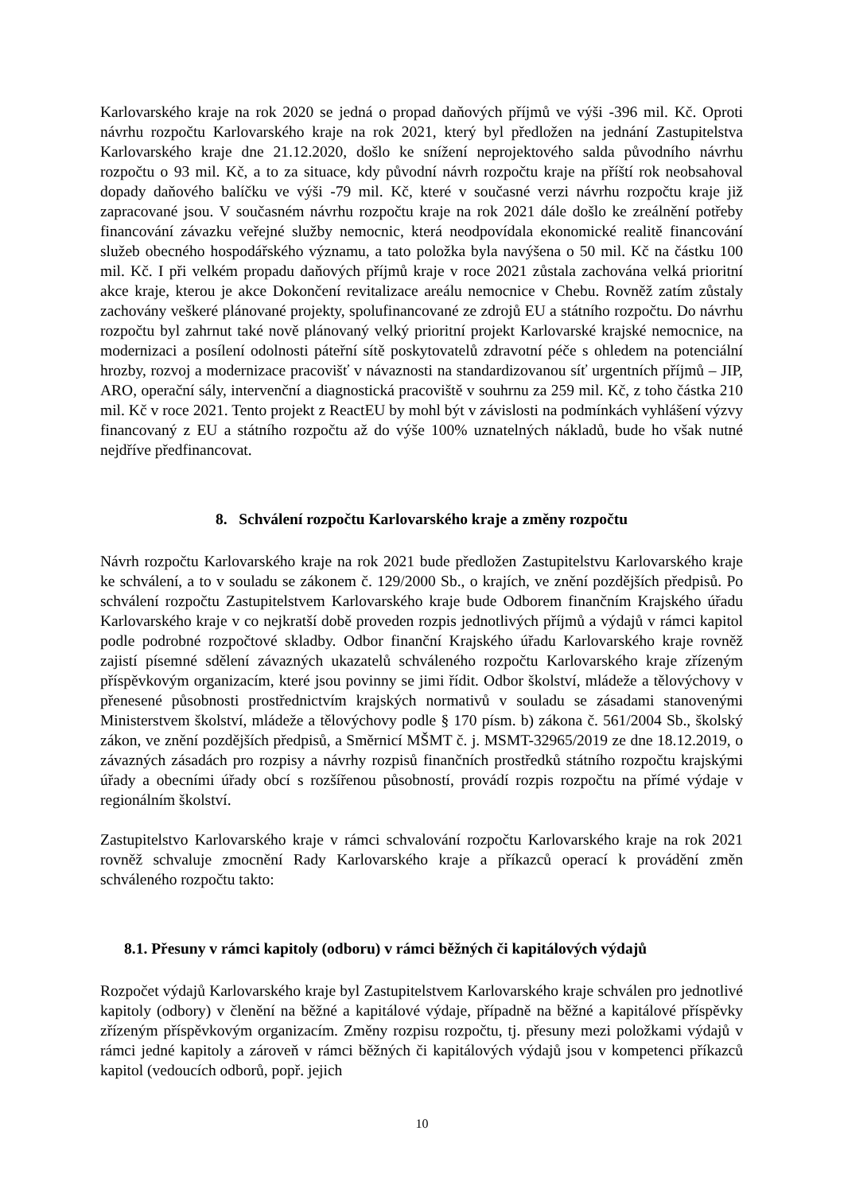Karlovarského kraje na rok 2020 se jedná o propad daňových příjmů ve výši -396 mil. Kč. Oproti návrhu rozpočtu Karlovarského kraje na rok 2021, který byl předložen na jednání Zastupitelstva Karlovarského kraje dne 21.12.2020, došlo ke snížení neprojektového salda původního návrhu rozpočtu o 93 mil. Kč, a to za situace, kdy původní návrh rozpočtu kraje na příští rok neobsahoval dopady daňového balíčku ve výši -79 mil. Kč, které v současné verzi návrhu rozpočtu kraje již zapracované jsou. V současném návrhu rozpočtu kraje na rok 2021 dále došlo ke zreálnění potřeby financování závazku veřejné služby nemocnic, která neodpovídala ekonomické realitě financování služeb obecného hospodářského významu, a tato položka byla navýšena o 50 mil. Kč na částku 100 mil. Kč. I při velkém propadu daňových příjmů kraje v roce 2021 zůstala zachována velká prioritní akce kraje, kterou je akce Dokončení revitalizace areálu nemocnice v Chebu. Rovněž zatím zůstaly zachovány veškeré plánované projekty, spolufinancované ze zdrojů EU a státního rozpočtu. Do návrhu rozpočtu byl zahrnut také nově plánovaný velký prioritní projekt Karlovarské krajské nemocnice, na modernizaci a posílení odolnosti páteřní sítě poskytovatelů zdravotní péče s ohledem na potenciální hrozby, rozvoj a modernizace pracovišť v návaznosti na standardizovanou síť urgentních příjmů – JIP, ARO, operační sály, intervenční a diagnostická pracoviště v souhrnu za 259 mil. Kč, z toho částka 210 mil. Kč v roce 2021. Tento projekt z ReactEU by mohl být v závislosti na podmínkách vyhlášení výzvy financovaný z EU a státního rozpočtu až do výše 100% uznatelných nákladů, bude ho však nutné nejdříve předfinancovat.
8. Schválení rozpočtu Karlovarského kraje a změny rozpočtu
Návrh rozpočtu Karlovarského kraje na rok 2021 bude předložen Zastupitelstvu Karlovarského kraje ke schválení, a to v souladu se zákonem č. 129/2000 Sb., o krajích, ve znění pozdějších předpisů. Po schválení rozpočtu Zastupitelstvem Karlovarského kraje bude Odborem finančním Krajského úřadu Karlovarského kraje v co nejkratší době proveden rozpis jednotlivých příjmů a výdajů v rámci kapitol podle podrobné rozpočtové skladby. Odbor finanční Krajského úřadu Karlovarského kraje rovněž zajistí písemné sdělení závazných ukazatelů schváleného rozpočtu Karlovarského kraje zřízeným příspěvkovým organizacím, které jsou povinny se jimi řídit. Odbor školství, mládeže a tělovýchovy v přenesené působnosti prostřednictvím krajských normativů v souladu se zásadami stanovenými Ministerstvem školství, mládeže a tělovýchovy podle § 170 písm. b) zákona č. 561/2004 Sb., školský zákon, ve znění pozdějších předpisů, a Směrnicí MŠMT č. j. MSMT-32965/2019 ze dne 18.12.2019, o závazných zásadách pro rozpisy a návrhy rozpisů finančních prostředků státního rozpočtu krajskými úřady a obecními úřady obcí s rozšířenou působností, provádí rozpis rozpočtu na přímé výdaje v regionálním školství.
Zastupitelstvo Karlovarského kraje v rámci schvalování rozpočtu Karlovarského kraje na rok 2021 rovněž schvaluje zmocnění Rady Karlovarského kraje a příkazců operací k provádění změn schváleného rozpočtu takto:
8.1. Přesuny v rámci kapitoly (odboru) v rámci běžných či kapitálových výdajů
Rozpočet výdajů Karlovarského kraje byl Zastupitelstvem Karlovarského kraje schválen pro jednotlivé kapitoly (odbory) v členění na běžné a kapitálové výdaje, případně na běžné a kapitálové příspěvky zřízeným příspěvkovým organizacím. Změny rozpisu rozpočtu, tj. přesuny mezi položkami výdajů v rámci jedné kapitoly a zároveň v rámci běžných či kapitálových výdajů jsou v kompetenci příkazců kapitol (vedoucích odborů, popř. jejich
10